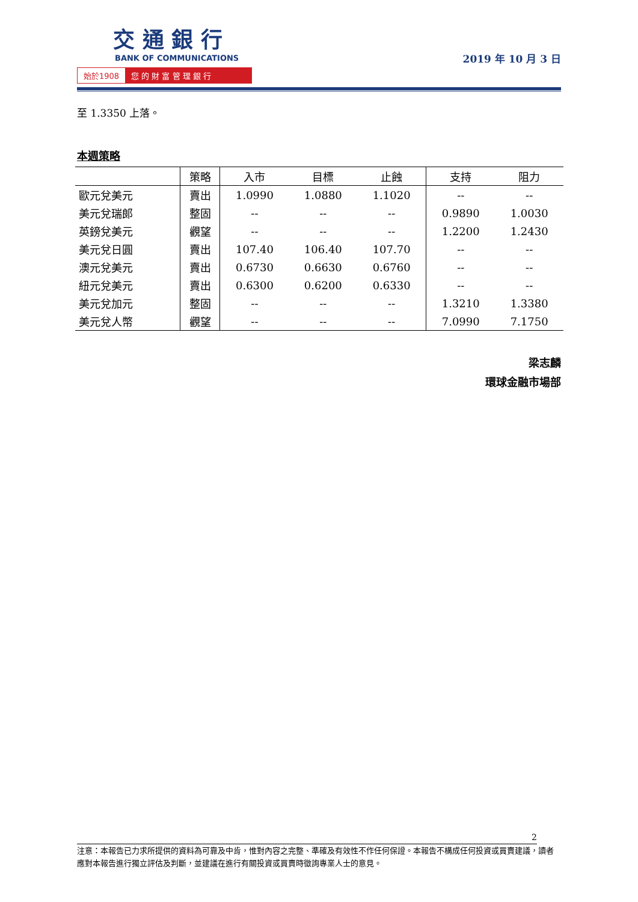交 通 銀 行
BANK OF COMMUNICATIONS
始於1908 您 的 財 富 管 理 銀 行
2019 年 10 月 3 日
至 1.3350 上落。
本週策略
| | 策略 | 入市 | 目標 | 止蝕 | 支持 | 阻力 |
| --- | --- | --- | --- | --- | --- | --- |
| 歐元兌美元 | 賣出 | 1.0990 | 1.0880 | 1.1020 | -- | -- |
| 美元兌瑞郎 | 整固 | -- | -- | -- | 0.9890 | 1.0030 |
| 英鎊兌美元 | 觀望 | -- | -- | -- | 1.2200 | 1.2430 |
| 美元兌日圓 | 賣出 | 107.40 | 106.40 | 107.70 | -- | -- |
| 澳元兌美元 | 賣出 | 0.6730 | 0.6630 | 0.6760 | -- | -- |
| 紐元兌美元 | 賣出 | 0.6300 | 0.6200 | 0.6330 | -- | -- |
| 美元兌加元 | 整固 | -- | -- | -- | 1.3210 | 1.3380 |
| 美元兌人幣 | 觀望 | -- | -- | -- | 7.0990 | 7.1750 |
梁志麟
環球金融市場部
2
注意：本報告已力求所提供的資料為可靠及中肯，惟對內容之完整、準確及有效性不作任何保證。本報告不構成任何投資或買賣建議，讀者應對本報告進行獨立評估及判斷，並建議在進行有關投資或買賣時徵詢專業人士的意見。